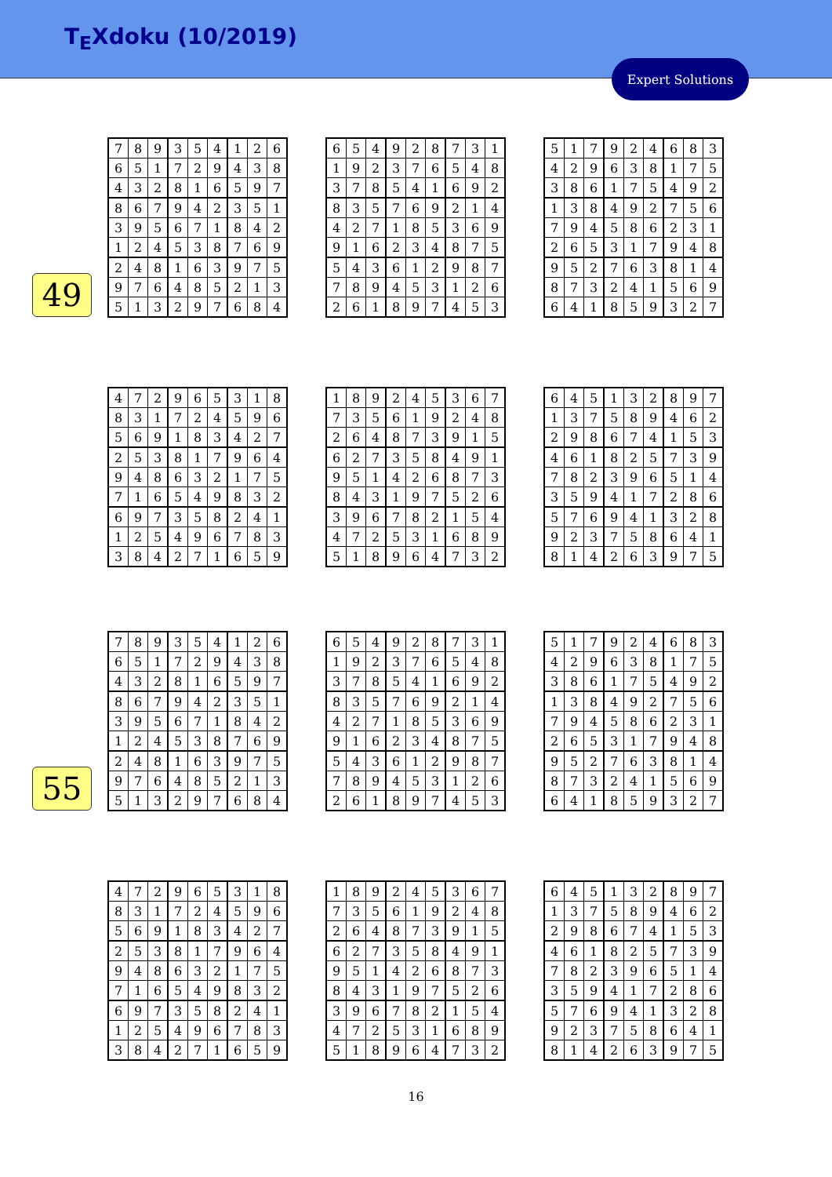T<sub>E</sub>Xdoku (10/2019)
Expert Solutions
49
| 7 | 8 | 9 | 3 | 5 | 4 | 1 | 2 | 6 |
| 6 | 5 | 1 | 7 | 2 | 9 | 4 | 3 | 8 |
| 4 | 3 | 2 | 8 | 1 | 6 | 5 | 9 | 7 |
| 8 | 6 | 7 | 9 | 4 | 2 | 3 | 5 | 1 |
| 3 | 9 | 5 | 6 | 7 | 1 | 8 | 4 | 2 |
| 1 | 2 | 4 | 5 | 3 | 8 | 7 | 6 | 9 |
| 2 | 4 | 8 | 1 | 6 | 3 | 9 | 7 | 5 |
| 9 | 7 | 6 | 4 | 8 | 5 | 2 | 1 | 3 |
| 5 | 1 | 3 | 2 | 9 | 7 | 6 | 8 | 4 |
| 6 | 5 | 4 | 9 | 2 | 8 | 7 | 3 | 1 |
| 1 | 9 | 2 | 3 | 7 | 6 | 5 | 4 | 8 |
| 3 | 7 | 8 | 5 | 4 | 1 | 6 | 9 | 2 |
| 8 | 3 | 5 | 7 | 6 | 9 | 2 | 1 | 4 |
| 4 | 2 | 7 | 1 | 8 | 5 | 3 | 6 | 9 |
| 9 | 1 | 6 | 2 | 3 | 4 | 8 | 7 | 5 |
| 5 | 4 | 3 | 6 | 1 | 2 | 9 | 8 | 7 |
| 7 | 8 | 9 | 4 | 5 | 3 | 1 | 2 | 6 |
| 2 | 6 | 1 | 8 | 9 | 7 | 4 | 5 | 3 |
| 5 | 1 | 7 | 9 | 2 | 4 | 6 | 8 | 3 |
| 4 | 2 | 9 | 6 | 3 | 8 | 1 | 7 | 5 |
| 3 | 8 | 6 | 1 | 7 | 5 | 4 | 9 | 2 |
| 1 | 3 | 8 | 4 | 9 | 2 | 7 | 5 | 6 |
| 7 | 9 | 4 | 5 | 8 | 6 | 2 | 3 | 1 |
| 2 | 6 | 5 | 3 | 1 | 7 | 9 | 4 | 8 |
| 9 | 5 | 2 | 7 | 6 | 3 | 8 | 1 | 4 |
| 8 | 7 | 3 | 2 | 4 | 1 | 5 | 6 | 9 |
| 6 | 4 | 1 | 8 | 5 | 9 | 3 | 2 | 7 |
| 4 | 7 | 2 | 9 | 6 | 5 | 3 | 1 | 8 |
| 8 | 3 | 1 | 7 | 2 | 4 | 5 | 9 | 6 |
| 5 | 6 | 9 | 1 | 8 | 3 | 4 | 2 | 7 |
| 2 | 5 | 3 | 8 | 1 | 7 | 9 | 6 | 4 |
| 9 | 4 | 8 | 6 | 3 | 2 | 1 | 7 | 5 |
| 7 | 1 | 6 | 5 | 4 | 9 | 8 | 3 | 2 |
| 6 | 9 | 7 | 3 | 5 | 8 | 2 | 4 | 1 |
| 1 | 2 | 5 | 4 | 9 | 6 | 7 | 8 | 3 |
| 3 | 8 | 4 | 2 | 7 | 1 | 6 | 5 | 9 |
| 1 | 8 | 9 | 2 | 4 | 5 | 3 | 6 | 7 |
| 7 | 3 | 5 | 6 | 1 | 9 | 2 | 4 | 8 |
| 2 | 6 | 4 | 8 | 7 | 3 | 9 | 1 | 5 |
| 6 | 2 | 7 | 3 | 5 | 8 | 4 | 9 | 1 |
| 9 | 5 | 1 | 4 | 2 | 6 | 8 | 7 | 3 |
| 8 | 4 | 3 | 1 | 9 | 7 | 5 | 2 | 6 |
| 3 | 9 | 6 | 7 | 8 | 2 | 1 | 5 | 4 |
| 4 | 7 | 2 | 5 | 3 | 1 | 6 | 8 | 9 |
| 5 | 1 | 8 | 9 | 6 | 4 | 7 | 3 | 2 |
| 6 | 4 | 5 | 1 | 3 | 2 | 8 | 9 | 7 |
| 1 | 3 | 7 | 5 | 8 | 9 | 4 | 6 | 2 |
| 2 | 9 | 8 | 6 | 7 | 4 | 1 | 5 | 3 |
| 4 | 6 | 1 | 8 | 2 | 5 | 7 | 3 | 9 |
| 7 | 8 | 2 | 3 | 9 | 6 | 5 | 1 | 4 |
| 3 | 5 | 9 | 4 | 1 | 7 | 2 | 8 | 6 |
| 5 | 7 | 6 | 9 | 4 | 1 | 3 | 2 | 8 |
| 9 | 2 | 3 | 7 | 5 | 8 | 6 | 4 | 1 |
| 8 | 1 | 4 | 2 | 6 | 3 | 9 | 7 | 5 |
55
| 7 | 8 | 9 | 3 | 5 | 4 | 1 | 2 | 6 |
| 6 | 5 | 1 | 7 | 2 | 9 | 4 | 3 | 8 |
| 4 | 3 | 2 | 8 | 1 | 6 | 5 | 9 | 7 |
| 8 | 6 | 7 | 9 | 4 | 2 | 3 | 5 | 1 |
| 3 | 9 | 5 | 6 | 7 | 1 | 8 | 4 | 2 |
| 1 | 2 | 4 | 5 | 3 | 8 | 7 | 6 | 9 |
| 2 | 4 | 8 | 1 | 6 | 3 | 9 | 7 | 5 |
| 9 | 7 | 6 | 4 | 8 | 5 | 2 | 1 | 3 |
| 5 | 1 | 3 | 2 | 9 | 7 | 6 | 8 | 4 |
| 6 | 5 | 4 | 9 | 2 | 8 | 7 | 3 | 1 |
| 1 | 9 | 2 | 3 | 7 | 6 | 5 | 4 | 8 |
| 3 | 7 | 8 | 5 | 4 | 1 | 6 | 9 | 2 |
| 8 | 3 | 5 | 7 | 6 | 9 | 2 | 1 | 4 |
| 4 | 2 | 7 | 1 | 8 | 5 | 3 | 6 | 9 |
| 9 | 1 | 6 | 2 | 3 | 4 | 8 | 7 | 5 |
| 5 | 4 | 3 | 6 | 1 | 2 | 9 | 8 | 7 |
| 7 | 8 | 9 | 4 | 5 | 3 | 1 | 2 | 6 |
| 2 | 6 | 1 | 8 | 9 | 7 | 4 | 5 | 3 |
| 5 | 1 | 7 | 9 | 2 | 4 | 6 | 8 | 3 |
| 4 | 2 | 9 | 6 | 3 | 8 | 1 | 7 | 5 |
| 3 | 8 | 6 | 1 | 7 | 5 | 4 | 9 | 2 |
| 1 | 3 | 8 | 4 | 9 | 2 | 7 | 5 | 6 |
| 7 | 9 | 4 | 5 | 8 | 6 | 2 | 3 | 1 |
| 2 | 6 | 5 | 3 | 1 | 7 | 9 | 4 | 8 |
| 9 | 5 | 2 | 7 | 6 | 3 | 8 | 1 | 4 |
| 8 | 7 | 3 | 2 | 4 | 1 | 5 | 6 | 9 |
| 6 | 4 | 1 | 8 | 5 | 9 | 3 | 2 | 7 |
| 4 | 7 | 2 | 9 | 6 | 5 | 3 | 1 | 8 |
| 8 | 3 | 1 | 7 | 2 | 4 | 5 | 9 | 6 |
| 5 | 6 | 9 | 1 | 8 | 3 | 4 | 2 | 7 |
| 2 | 5 | 3 | 8 | 1 | 7 | 9 | 6 | 4 |
| 9 | 4 | 8 | 6 | 3 | 2 | 1 | 7 | 5 |
| 7 | 1 | 6 | 5 | 4 | 9 | 8 | 3 | 2 |
| 6 | 9 | 7 | 3 | 5 | 8 | 2 | 4 | 1 |
| 1 | 2 | 5 | 4 | 9 | 6 | 7 | 8 | 3 |
| 3 | 8 | 4 | 2 | 7 | 1 | 6 | 5 | 9 |
| 1 | 8 | 9 | 2 | 4 | 5 | 3 | 6 | 7 |
| 7 | 3 | 5 | 6 | 1 | 9 | 2 | 4 | 8 |
| 2 | 6 | 4 | 8 | 7 | 3 | 9 | 1 | 5 |
| 6 | 2 | 7 | 3 | 5 | 8 | 4 | 9 | 1 |
| 9 | 5 | 1 | 4 | 2 | 6 | 8 | 7 | 3 |
| 8 | 4 | 3 | 1 | 9 | 7 | 5 | 2 | 6 |
| 3 | 9 | 6 | 7 | 8 | 2 | 1 | 5 | 4 |
| 4 | 7 | 2 | 5 | 3 | 1 | 6 | 8 | 9 |
| 5 | 1 | 8 | 9 | 6 | 4 | 7 | 3 | 2 |
| 6 | 4 | 5 | 1 | 3 | 2 | 8 | 9 | 7 |
| 1 | 3 | 7 | 5 | 8 | 9 | 4 | 6 | 2 |
| 2 | 9 | 8 | 6 | 7 | 4 | 1 | 5 | 3 |
| 4 | 6 | 1 | 8 | 2 | 5 | 7 | 3 | 9 |
| 7 | 8 | 2 | 3 | 9 | 6 | 5 | 1 | 4 |
| 3 | 5 | 9 | 4 | 1 | 7 | 2 | 8 | 6 |
| 5 | 7 | 6 | 9 | 4 | 1 | 3 | 2 | 8 |
| 9 | 2 | 3 | 7 | 5 | 8 | 6 | 4 | 1 |
| 8 | 1 | 4 | 2 | 6 | 3 | 9 | 7 | 5 |
16